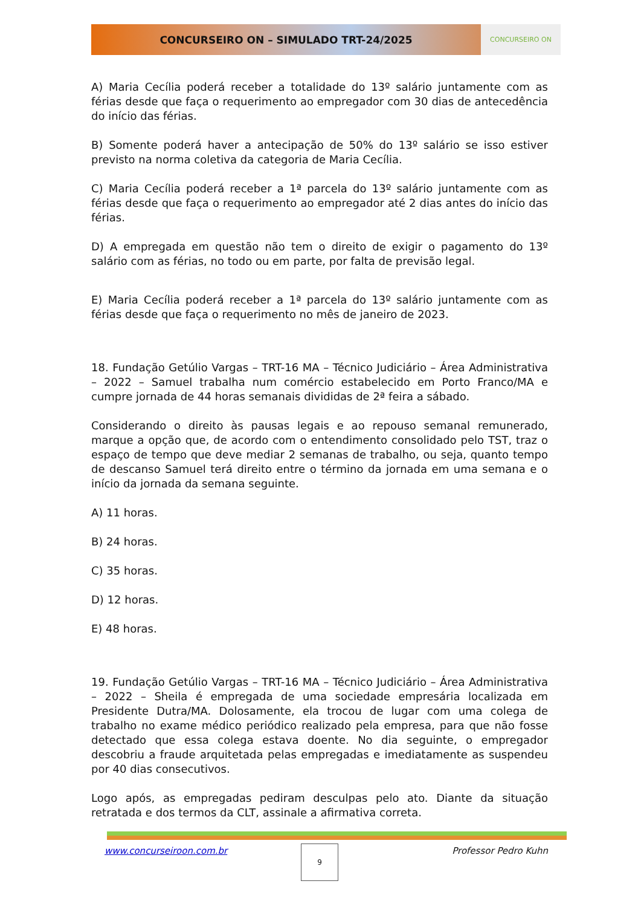CONCURSEIRO ON – SIMULADO TRT-24/2025
CONCURSEIRO ON
A) Maria Cecília poderá receber a totalidade do 13º salário juntamente com as férias desde que faça o requerimento ao empregador com 30 dias de antecedência do início das férias.
B) Somente poderá haver a antecipação de 50% do 13º salário se isso estiver previsto na norma coletiva da categoria de Maria Cecília.
C) Maria Cecília poderá receber a 1ª parcela do 13º salário juntamente com as férias desde que faça o requerimento ao empregador até 2 dias antes do início das férias.
D) A empregada em questão não tem o direito de exigir o pagamento do 13º salário com as férias, no todo ou em parte, por falta de previsão legal.
E) Maria Cecília poderá receber a 1ª parcela do 13º salário juntamente com as férias desde que faça o requerimento no mês de janeiro de 2023.
18. Fundação Getúlio Vargas – TRT-16 MA – Técnico Judiciário – Área Administrativa – 2022 – Samuel trabalha num comércio estabelecido em Porto Franco/MA e cumpre jornada de 44 horas semanais divididas de 2ª feira a sábado.
Considerando o direito às pausas legais e ao repouso semanal remunerado, marque a opção que, de acordo com o entendimento consolidado pelo TST, traz o espaço de tempo que deve mediar 2 semanas de trabalho, ou seja, quanto tempo de descanso Samuel terá direito entre o término da jornada em uma semana e o início da jornada da semana seguinte.
A) 11 horas.
B) 24 horas.
C) 35 horas.
D) 12 horas.
E) 48 horas.
19. Fundação Getúlio Vargas – TRT-16 MA – Técnico Judiciário – Área Administrativa – 2022 – Sheila é empregada de uma sociedade empresária localizada em Presidente Dutra/MA. Dolosamente, ela trocou de lugar com uma colega de trabalho no exame médico periódico realizado pela empresa, para que não fosse detectado que essa colega estava doente. No dia seguinte, o empregador descobriu a fraude arquitetada pelas empregadas e imediatamente as suspendeu por 40 dias consecutivos.
Logo após, as empregadas pediram desculpas pelo ato. Diante da situação retratada e dos termos da CLT, assinale a afirmativa correta.
www.concurseiroon.com.br Professor Pedro Kuhn 9